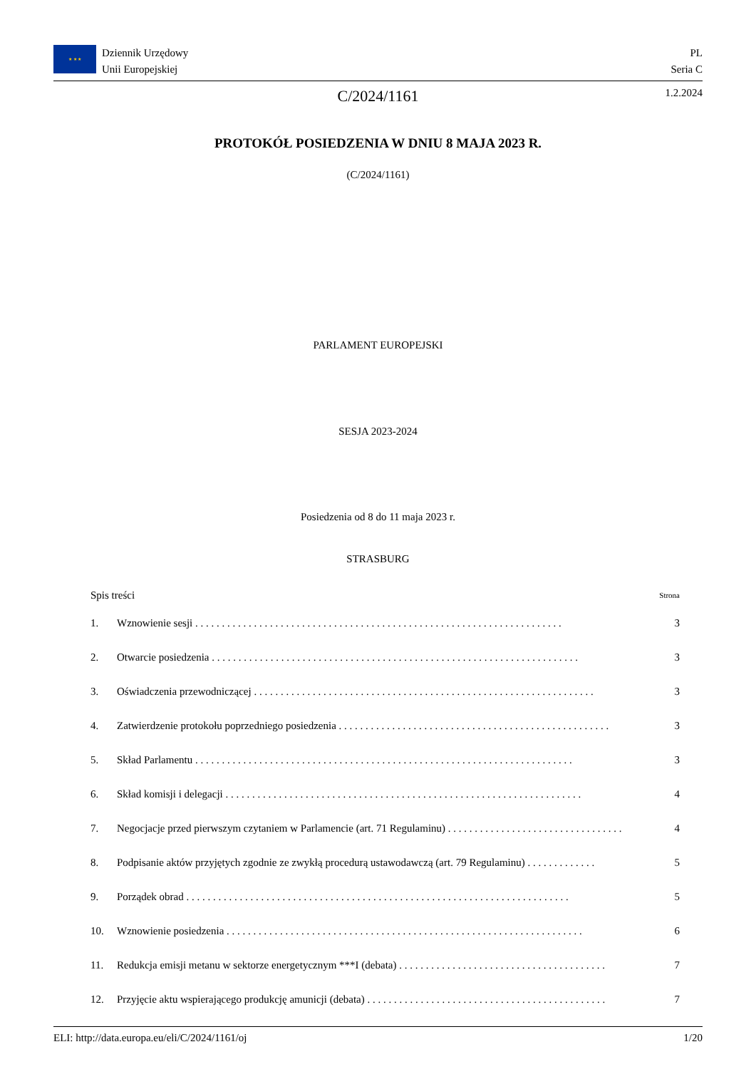★ ★ ★
Dziennik Urzędowy
Unii Europejskiej
PL
Seria C
C/2024/1161 1.2.2024
PROTOKÓŁ POSIEDZENIA W DNIU 8 MAJA 2023 R.
(C/2024/1161)
PARLAMENT EUROPEJSKI
SESJA 2023-2024
Posiedzenia od 8 do 11 maja 2023 r.
STRASBURG
Spis treści Strona
1. Wznowienie sesji . . . . . . . . . . . . . . . . . . . . . . . . . . . . . . . . . . . . . . . . . . . . . . . . . . . . . . . . . . . . . . . . . . . . . 3
2. Otwarcie posiedzenia . . . . . . . . . . . . . . . . . . . . . . . . . . . . . . . . . . . . . . . . . . . . . . . . . . . . . . . . . . . . . . . . . . . . . 3
3. Oświadczenia przewodniczącej . . . . . . . . . . . . . . . . . . . . . . . . . . . . . . . . . . . . . . . . . . . . . . . . . . . . . . . . . . . . . . . . 3
4. Zatwierdzenie protokołu poprzedniego posiedzenia . . . . . . . . . . . . . . . . . . . . . . . . . . . . . . . . . . . . . . . . . . . . . . . . . . . 3
5. Skład Parlamentu . . . . . . . . . . . . . . . . . . . . . . . . . . . . . . . . . . . . . . . . . . . . . . . . . . . . . . . . . . . . . . . . . . . . . . . 3
6. Skład komisji i delegacji . . . . . . . . . . . . . . . . . . . . . . . . . . . . . . . . . . . . . . . . . . . . . . . . . . . . . . . . . . . . . . . . . . . 4
7. Negocjacje przed pierwszym czytaniem w Parlamencie (art. 71 Regulaminu) . . . . . . . . . . . . . . . . . . . . . . . . . . . . . . . . . 4
8. Podpisanie aktów przyjętych zgodnie ze zwykłą procedurą ustawodawczą (art. 79 Regulaminu) . . . . . . . . . . . . . 5
9. Porządek obrad . . . . . . . . . . . . . . . . . . . . . . . . . . . . . . . . . . . . . . . . . . . . . . . . . . . . . . . . . . . . . . . . . . . . . . . . 5
10. Wznowienie posiedzenia . . . . . . . . . . . . . . . . . . . . . . . . . . . . . . . . . . . . . . . . . . . . . . . . . . . . . . . . . . . . . . . . . . . 6
11. Redukcja emisji metanu w sektorze energetycznym ***I (debata) . . . . . . . . . . . . . . . . . . . . . . . . . . . . . . . . . . . . . . . 7
12. Przyjęcie aktu wspierającego produkcję amunicji (debata) . . . . . . . . . . . . . . . . . . . . . . . . . . . . . . . . . . . . . . . . . . . . . 7
ELI: http://data.europa.eu/eli/C/2024/1161/oj 1/20